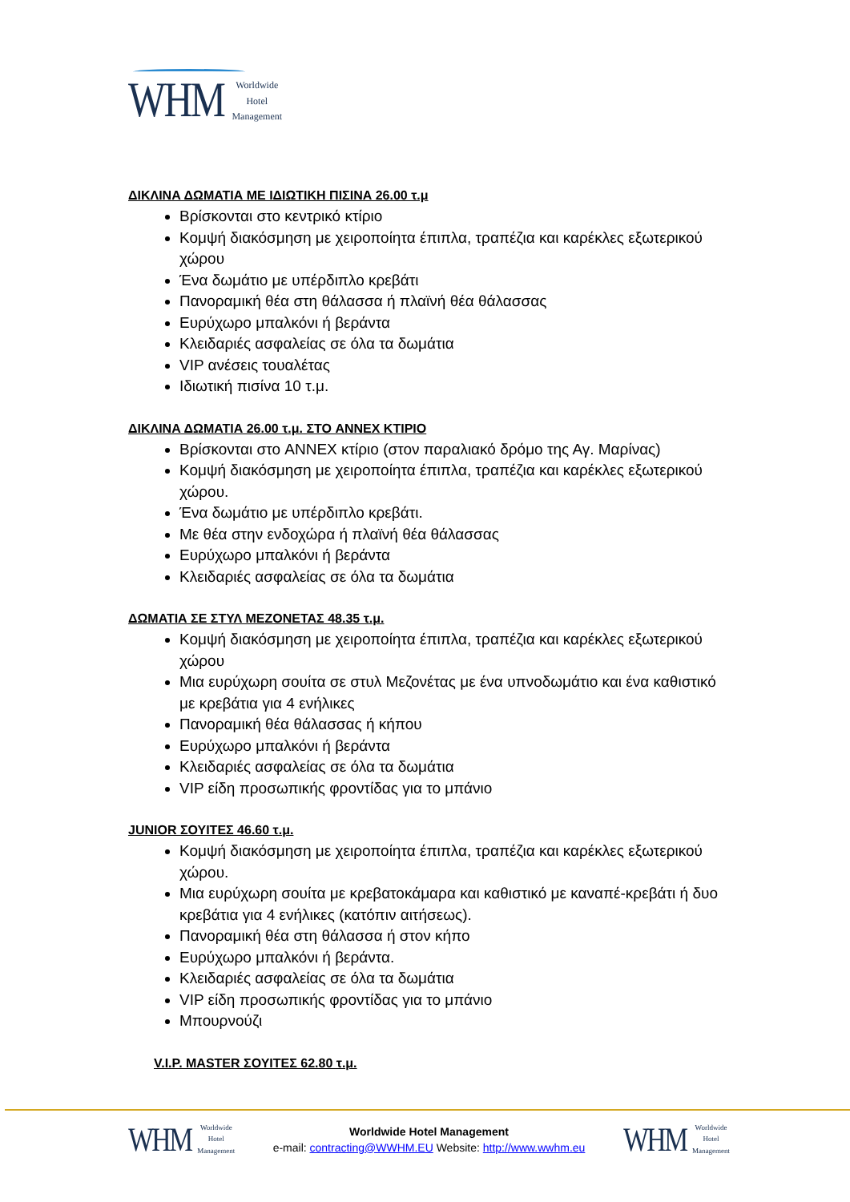WHM Worldwide
Hotel
Management
ΔΙΚΛΙΝΑ ΔΩΜΑΤΙΑ ΜΕ ΙΔΙΩΤΙΚΗ ΠΙΣΙΝΑ 26.00 τ.μ
Βρίσκονται στο κεντρικό κτίριο
Κομψή διακόσμηση με χειροποίητα έπιπλα, τραπέζια και καρέκλες εξωτερικού χώρου
Ένα δωμάτιο με υπέρδιπλο κρεβάτι
Πανοραμική θέα στη θάλασσα ή πλαϊνή θέα θάλασσας
Ευρύχωρο μπαλκόνι ή βεράντα
Κλειδαριές ασφαλείας σε όλα τα δωμάτια
VIP ανέσεις τουαλέτας
Ιδιωτική πισίνα 10 τ.μ.
ΔΙΚΛΙΝΑ ΔΩΜΑΤΙΑ 26.00 τ.μ. ΣΤΟ ANNEX ΚΤΙΡΙΟ
Βρίσκονται στο ANNEX κτίριο (στον παραλιακό δρόμο της Αγ. Μαρίνας)
Κομψή διακόσμηση με χειροποίητα έπιπλα, τραπέζια και καρέκλες εξωτερικού χώρου.
Ένα δωμάτιο με υπέρδιπλο κρεβάτι.
Με θέα στην ενδοχώρα ή πλαϊνή θέα θάλασσας
Ευρύχωρο μπαλκόνι ή βεράντα
Κλειδαριές ασφαλείας σε όλα τα δωμάτια
ΔΩΜΑΤΙΑ ΣΕ ΣΤΥΛ ΜΕΖΟΝΕΤΑΣ 48.35 τ.μ.
Κομψή διακόσμηση με χειροποίητα έπιπλα, τραπέζια και καρέκλες εξωτερικού χώρου
Μια ευρύχωρη σουίτα σε στυλ Μεζονέτας με ένα υπνοδωμάτιο και ένα καθιστικό με κρεβάτια για 4 ενήλικες
Πανοραμική θέα θάλασσας ή κήπου
Ευρύχωρο μπαλκόνι ή βεράντα
Κλειδαριές ασφαλείας σε όλα τα δωμάτια
VIP είδη προσωπικής φροντίδας για το μπάνιο
JUNIOR ΣΟΥΙΤΕΣ 46.60 τ.μ.
Κομψή διακόσμηση με χειροποίητα έπιπλα, τραπέζια και καρέκλες εξωτερικού χώρου.
Μια ευρύχωρη σουίτα με κρεβατοκάμαρα και καθιστικό με καναπέ-κρεβάτι ή δυο κρεβάτια για 4 ενήλικες (κατόπιν αιτήσεως).
Πανοραμική θέα στη θάλασσα ή στον κήπο
Ευρύχωρο μπαλκόνι ή βεράντα.
Κλειδαριές ασφαλείας σε όλα τα δωμάτια
VIP είδη προσωπικής φροντίδας για το μπάνιο
Μπουρνούζι
V.I.P. MASTER ΣΟΥΙΤΕΣ 62.80 τ.μ.
WHM Worldwide
Hotel
Management
Worldwide Hotel Management
e-mail: contracting@WWHM.EU Website: http://www.wwhm.eu
WHM Worldwide
Hotel
Management